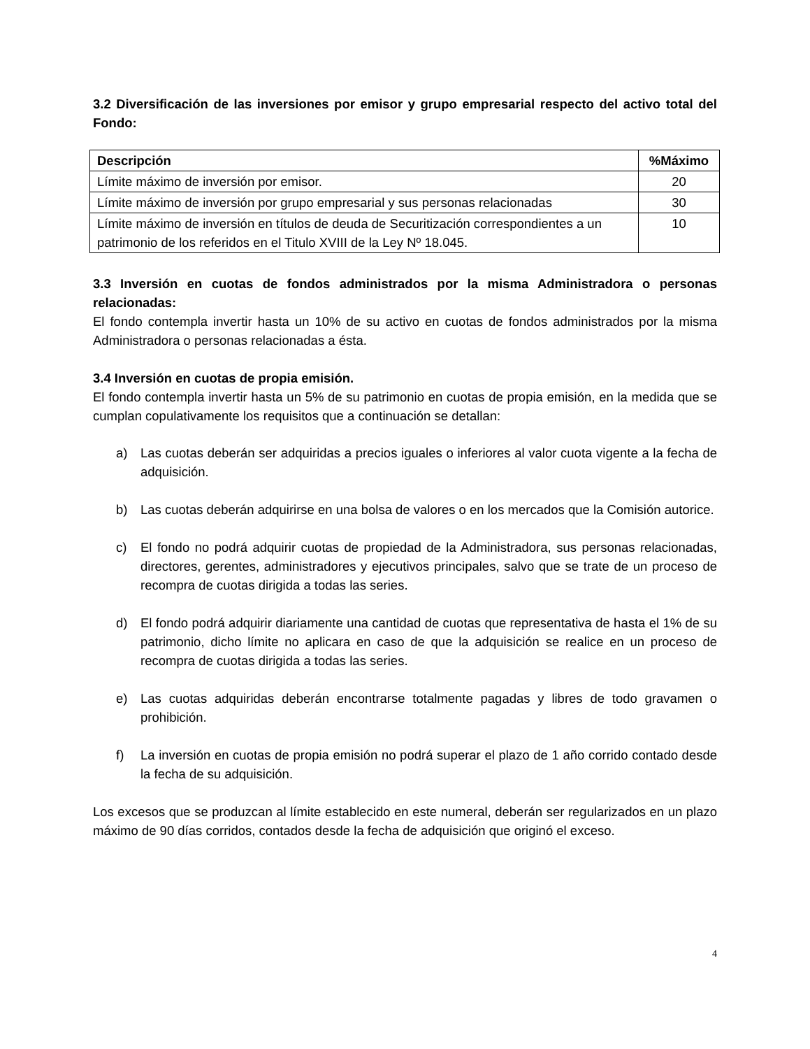3.2 Diversificación de las inversiones por emisor y grupo empresarial respecto del activo total del Fondo:
| Descripción | %Máximo |
| --- | --- |
| Límite máximo de inversión por emisor. | 20 |
| Límite máximo de inversión por grupo empresarial y sus personas relacionadas | 30 |
| Límite máximo de inversión en títulos de deuda de Securitización correspondientes a un patrimonio de los referidos en el Titulo XVIII de la Ley Nº 18.045. | 10 |
3.3 Inversión en cuotas de fondos administrados por la misma Administradora o personas relacionadas:
El fondo contempla invertir hasta un 10% de su activo en cuotas de fondos administrados por la misma Administradora o personas relacionadas a ésta.
3.4 Inversión en cuotas de propia emisión.
El fondo contempla invertir hasta un 5% de su patrimonio en cuotas de propia emisión, en la medida que se cumplan copulativamente los requisitos que a continuación se detallan:
a) Las cuotas deberán ser adquiridas a precios iguales o inferiores al valor cuota vigente a la fecha de adquisición.
b) Las cuotas deberán adquirirse en una bolsa de valores o en los mercados que la Comisión autorice.
c) El fondo no podrá adquirir cuotas de propiedad de la Administradora, sus personas relacionadas, directores, gerentes, administradores y ejecutivos principales, salvo que se trate de un proceso de recompra de cuotas dirigida a todas las series.
d) El fondo podrá adquirir diariamente una cantidad de cuotas que representativa de hasta el 1% de su patrimonio, dicho límite no aplicara en caso de que la adquisición se realice en un proceso de recompra de cuotas dirigida a todas las series.
e) Las cuotas adquiridas deberán encontrarse totalmente pagadas y libres de todo gravamen o prohibición.
f) La inversión en cuotas de propia emisión no podrá superar el plazo de 1 año corrido contado desde la fecha de su adquisición.
Los excesos que se produzcan al límite establecido en este numeral, deberán ser regularizados en un plazo máximo de 90 días corridos, contados desde la fecha de adquisición que originó el exceso.
4